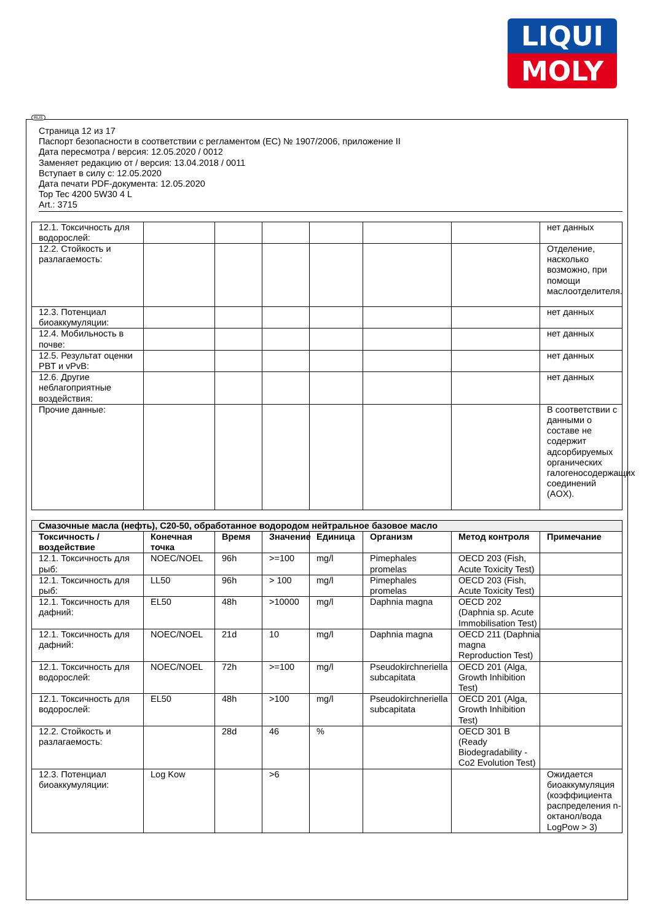LIQUI
MOLY
RUS
Страница 12 из 17
Паспорт безопасности в соответствии с регламентом (ЕС) № 1907/2006, приложение II
Дата пересмотра / версия: 12.05.2020 / 0012
Заменяет редакцию от / версия: 13.04.2018 / 0011
Вступает в силу с: 12.05.2020
Дата печати PDF-документа: 12.05.2020
Top Tec 4200 5W30 4 L
Art.: 3715
| 12.1. Токсичность для водорослей: | | | | | | | нет данных |
| 12.2. Стойкость и разлагаемость: | | | | | | | Отделение, насколько возможно, при помощи маслоотделителя. |
| 12.3. Потенциал биоаккумуляции: | | | | | | | нет данных |
| 12.4. Мобильность в почве: | | | | | | | нет данных |
| 12.5. Результат оценки PBT и vPvB: | | | | | | | нет данных |
| 12.6. Другие неблагоприятные воздействия: | | | | | | | нет данных |
| Прочие данные: | | | | | | | В соответствии с данными о составе не содержит адсорбируемых органических галогеносодержащих соединений (AOX). |
| Смазочные масла (нефть), C20-50, обработанное водородом нейтральное базовое масло | | | | | | | |
| Токсичность / воздействие | Конечная точка | Время | Значение | Единица | Организм | Метод контроля | Примечание |
| 12.1. Токсичность для рыб: | NOEC/NOEL | 96h | >=100 | mg/l | Pimephales promelas | OECD 203 (Fish, Acute Toxicity Test) | |
| 12.1. Токсичность для рыб: | LL50 | 96h | > 100 | mg/l | Pimephales promelas | OECD 203 (Fish, Acute Toxicity Test) | |
| 12.1. Токсичность для дафний: | EL50 | 48h | >10000 | mg/l | Daphnia magna | OECD 202 (Daphnia sp. Acute Immobilisation Test) | |
| 12.1. Токсичность для дафний: | NOEC/NOEL | 21d | 10 | mg/l | Daphnia magna | OECD 211 (Daphnia magna Reproduction Test) | |
| 12.1. Токсичность для водорослей: | NOEC/NOEL | 72h | >=100 | mg/l | Pseudokirchneriella subcapitata | OECD 201 (Alga, Growth Inhibition Test) | |
| 12.1. Токсичность для водорослей: | EL50 | 48h | >100 | mg/l | Pseudokirchneriella subcapitata | OECD 201 (Alga, Growth Inhibition Test) | |
| 12.2. Стойкость и разлагаемость: | | 28d | 46 | % | | OECD 301 B (Ready Biodegradability - Co2 Evolution Test) | |
| 12.3. Потенциал биоаккумуляции: | Log Kow | | >6 | | | | Ожидается биоаккумуляция (коэффициента распределения n-октанол/вода LogPow > 3) |